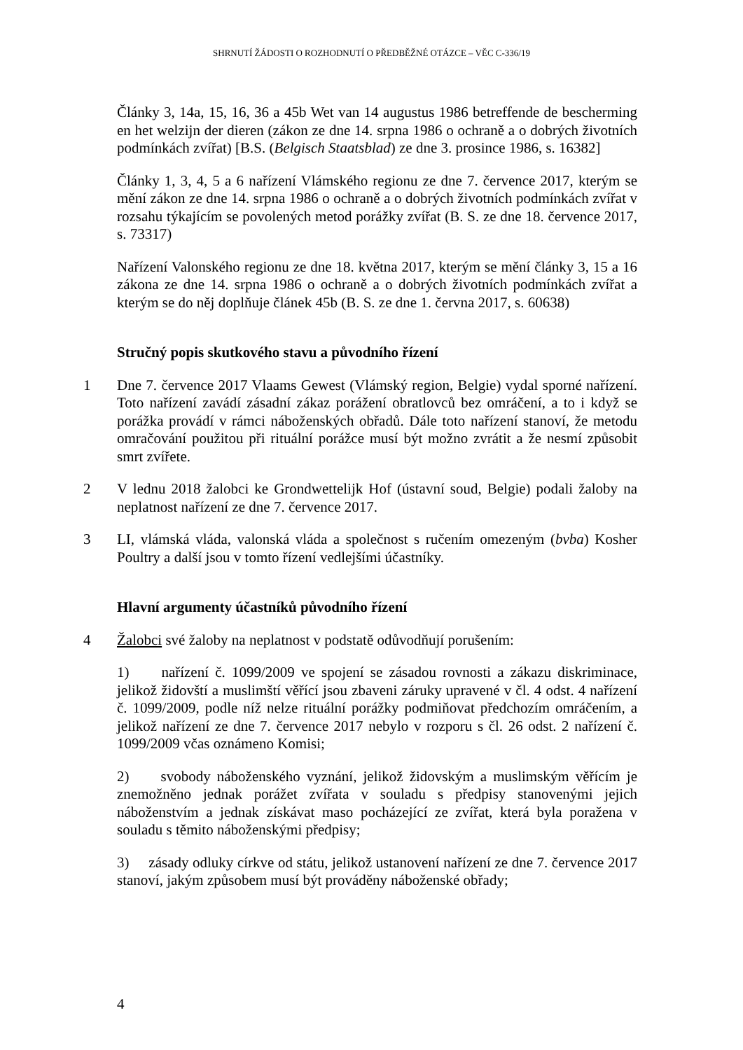SHRNUTÍ ŽÁDOSTI O ROZHODNUTÍ O PŘEDBĚŽNÉ OTÁZCE – VĚC C-336/19
Články 3, 14a, 15, 16, 36 a 45b Wet van 14 augustus 1986 betreffende de bescherming en het welzijn der dieren (zákon ze dne 14. srpna 1986 o ochraně a o dobrých životních podmínkách zvířat) [B.S. (Belgisch Staatsblad) ze dne 3. prosince 1986, s. 16382]
Články 1, 3, 4, 5 a 6 nařízení Vlámského regionu ze dne 7. července 2017, kterým se mění zákon ze dne 14. srpna 1986 o ochraně a o dobrých životních podmínkách zvířat v rozsahu týkajícím se povolených metod porážky zvířat (B. S. ze dne 18. července 2017, s. 73317)
Nařízení Valonského regionu ze dne 18. května 2017, kterým se mění články 3, 15 a 16 zákona ze dne 14. srpna 1986 o ochraně a o dobrých životních podmínkách zvířat a kterým se do něj doplňuje článek 45b (B. S. ze dne 1. června 2017, s. 60638)
Stručný popis skutkového stavu a původního řízení
1 Dne 7. července 2017 Vlaams Gewest (Vlámský region, Belgie) vydal sporné nařízení. Toto nařízení zavádí zásadní zákaz porážení obratlovců bez omráčení, a to i když se porážka provádí v rámci náboženských obřadů. Dále toto nařízení stanoví, že metodu omračování použitou při rituální porážce musí být možno zvrátit a že nesmí způsobit smrt zvířete.
2 V lednu 2018 žalobci ke Grondwettelijk Hof (ústavní soud, Belgie) podali žaloby na neplatnost nařízení ze dne 7. července 2017.
3 LI, vlámská vláda, valonská vláda a společnost s ručením omezeným (bvba) Kosher Poultry a další jsou v tomto řízení vedlejšími účastníky.
Hlavní argumenty účastníků původního řízení
4 Žalobci své žaloby na neplatnost v podstatě odůvodňují porušením:
1) nařízení č. 1099/2009 ve spojení se zásadou rovnosti a zákazu diskriminace, jelikož židovští a muslimští věřící jsou zbaveni záruky upravené v čl. 4 odst. 4 nařízení č. 1099/2009, podle níž nelze rituální porážky podmiňovat předchozím omráčením, a jelikož nařízení ze dne 7. července 2017 nebylo v rozporu s čl. 26 odst. 2 nařízení č. 1099/2009 včas oznámeno Komisi;
2) svobody náboženského vyznání, jelikož židovským a muslimským věřícím je znemožněno jednak porážet zvířata v souladu s předpisy stanovenými jejich náboženstvím a jednak získávat maso pocházející ze zvířat, která byla poražena v souladu s těmito náboženskými předpisy;
3) zásady odluky církve od státu, jelikož ustanovení nařízení ze dne 7. července 2017 stanoví, jakým způsobem musí být prováděny náboženské obřady;
4